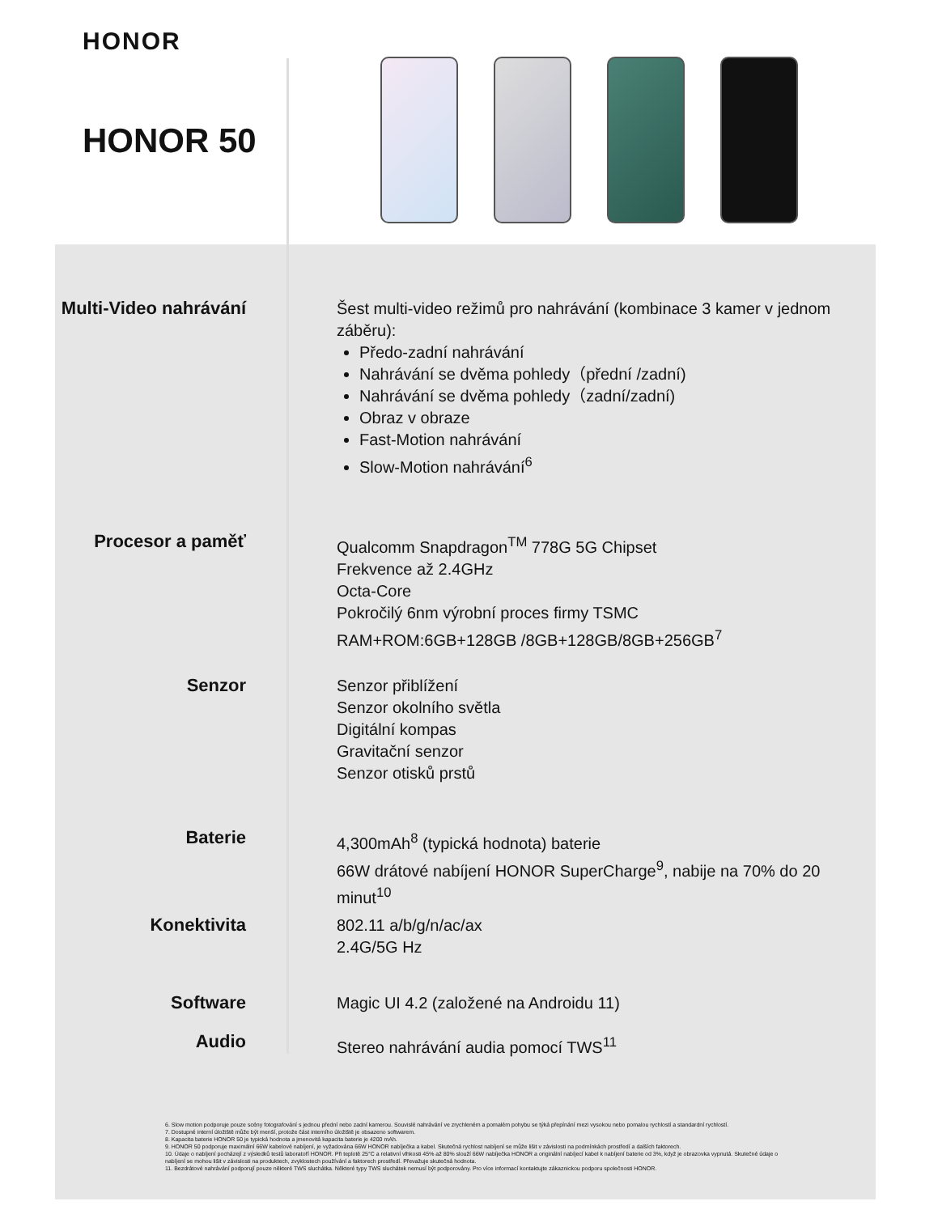HONOR
HONOR 50
Multi-Video nahrávání
Šest multi-video režimů pro nahrávání (kombinace 3 kamer v jednom záběru):
Předo-zadní nahrávání
Nahrávání se dvěma pohledy（přední /zadní)
Nahrávání se dvěma pohledy（zadní/zadní)
Obraz v obraze
Fast-Motion nahrávání
Slow-Motion nahrávání<sup>6</sup>
Procesor a paměť
Qualcomm Snapdragon<sup>TM</sup> 778G 5G Chipset
Frekvence až 2.4GHz
Octa-Core
Pokročilý 6nm výrobní proces firmy TSMC
RAM+ROM:6GB+128GB /8GB+128GB/8GB+256GB<sup>7</sup>
Senzor
Senzor přiblížení
Senzor okolního světla
Digitální kompas
Gravitační senzor
Senzor otisků prstů
Baterie
4,300mAh<sup>8</sup> (typická hodnota) baterie
66W drátové nabíjení HONOR SuperCharge<sup>9</sup>, nabije na 70% do 20 minut<sup>10</sup>
Konektivita
802.11 a/b/g/n/ac/ax
2.4G/5G Hz
Software
Magic UI 4.2 (založené na Androidu 11)
Audio
Stereo nahrávání audia pomocí TWS<sup>11</sup>
6. Slow motion podporuje pouze scény fotografování s jednou přední nebo zadní kamerou. Souvislé nahrávání ve zrychleném a pomalém pohybu se týká přepínání mezi vysokou nebo pomalou rychlostí a standardní rychlostí.
7. Dostupné interní úložiště může být menší, protože část interního úložiště je obsazeno softwarem.
8. Kapacita baterie HONOR 50 je typická hodnota a jmenovitá kapacita baterie je 4200 mAh.
9. HONOR 50 podporuje maximální 66W kabelové nabíjení, je vyžadována 66W HONOR nabíječka a kabel. Skutečná rychlost nabíjení se může lišit v závislosti na podmínkách prostředí a dalších faktorech.
10. Údaje o nabíjení pocházejí z výsledků testů laboratoří HONOR. Při teplotě 25°C a relativní vlhkosti 45% až 80% slouží 66W nabíječka HONOR a originální nabíjecí kabel k nabíjení baterie od 3%, když je obrazovka vypnutá. Skutečné údaje o nabíjení se mohou lišit v závislosti na produktech, zvyklostech používání a faktorech prostředí. Převažuje skutečná hodnota.
11. Bezdrátové nahrávání podporují pouze některé TWS sluchátka. Některé typy TWS sluchátek nemusí být podporovány. Pro více informací kontaktujte zákaznickou podporu společnosti HONOR.